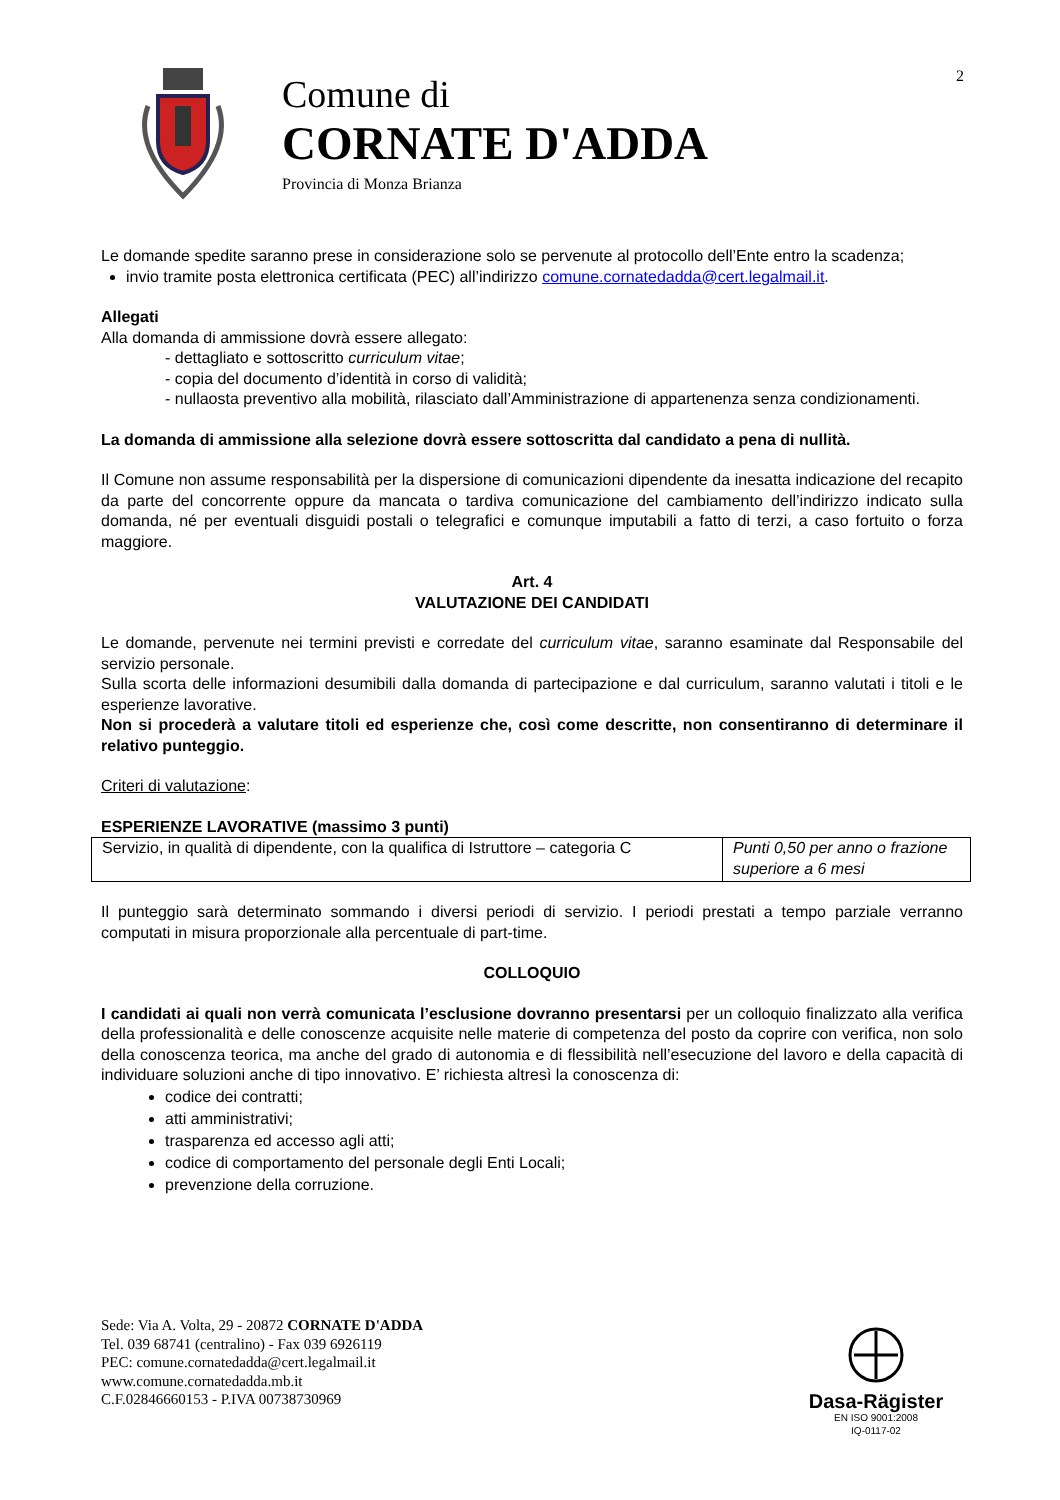2
Comune di
CORNATE D'ADDA
Provincia di Monza Brianza
Le domande spedite saranno prese in considerazione solo se pervenute al protocollo dell’Ente entro la scadenza;
invio tramite posta elettronica certificata (PEC) all’indirizzo comune.cornatedadda@cert.legalmail.it.
Allegati
Alla domanda di ammissione dovrà essere allegato:
- dettagliato e sottoscritto curriculum vitae;
- copia del documento d’identità in corso di validità;
- nullaosta preventivo alla mobilità, rilasciato dall’Amministrazione di appartenenza senza condizionamenti.
La domanda di ammissione alla selezione dovrà essere sottoscritta dal candidato a pena di nullità.
Il Comune non assume responsabilità per la dispersione di comunicazioni dipendente da inesatta indicazione del recapito da parte del concorrente oppure da mancata o tardiva comunicazione del cambiamento dell’indirizzo indicato sulla domanda, né per eventuali disguidi postali o telegrafici e comunque imputabili a fatto di terzi, a caso fortuito o forza maggiore.
Art. 4
VALUTAZIONE DEI CANDIDATI
Le domande, pervenute nei termini previsti e corredate del curriculum vitae, saranno esaminate dal Responsabile del servizio personale.
Sulla scorta delle informazioni desumibili dalla domanda di partecipazione e dal curriculum, saranno valutati i titoli e le esperienze lavorative.
Non si procederà a valutare titoli ed esperienze che, così come descritte, non consentiranno di determinare il relativo punteggio.
Criteri di valutazione:
ESPERIENZE LAVORATIVE (massimo 3 punti)
| Servizio, in qualità di dipendente, con la qualifica di Istruttore – categoria C | Punti 0,50 per anno o frazione superiore a 6 mesi |
Il punteggio sarà determinato sommando i diversi periodi di servizio. I periodi prestati a tempo parziale verranno computati in misura proporzionale alla percentuale di part-time.
COLLOQUIO
I candidati ai quali non verrà comunicata l’esclusione dovranno presentarsi per un colloquio finalizzato alla verifica della professionalità e delle conoscenze acquisite nelle materie di competenza del posto da coprire con verifica, non solo della conoscenza teorica, ma anche del grado di autonomia e di flessibilità nell’esecuzione del lavoro e della capacità di individuare soluzioni anche di tipo innovativo. E’ richiesta altresì la conoscenza di:
codice dei contratti;
atti amministrativi;
trasparenza ed accesso agli atti;
codice di comportamento del personale degli Enti Locali;
prevenzione della corruzione.
Sede: Via A. Volta, 29 - 20872 CORNATE D'ADDA
Tel. 039 68741 (centralino) - Fax 039 6926119
PEC: comune.cornatedadda@cert.legalmail.it
www.comune.cornatedadda.mb.it
C.F.02846660153 - P.IVA 00738730969
Dasa-Rägister
EN ISO 9001:2008
IQ-0117-02